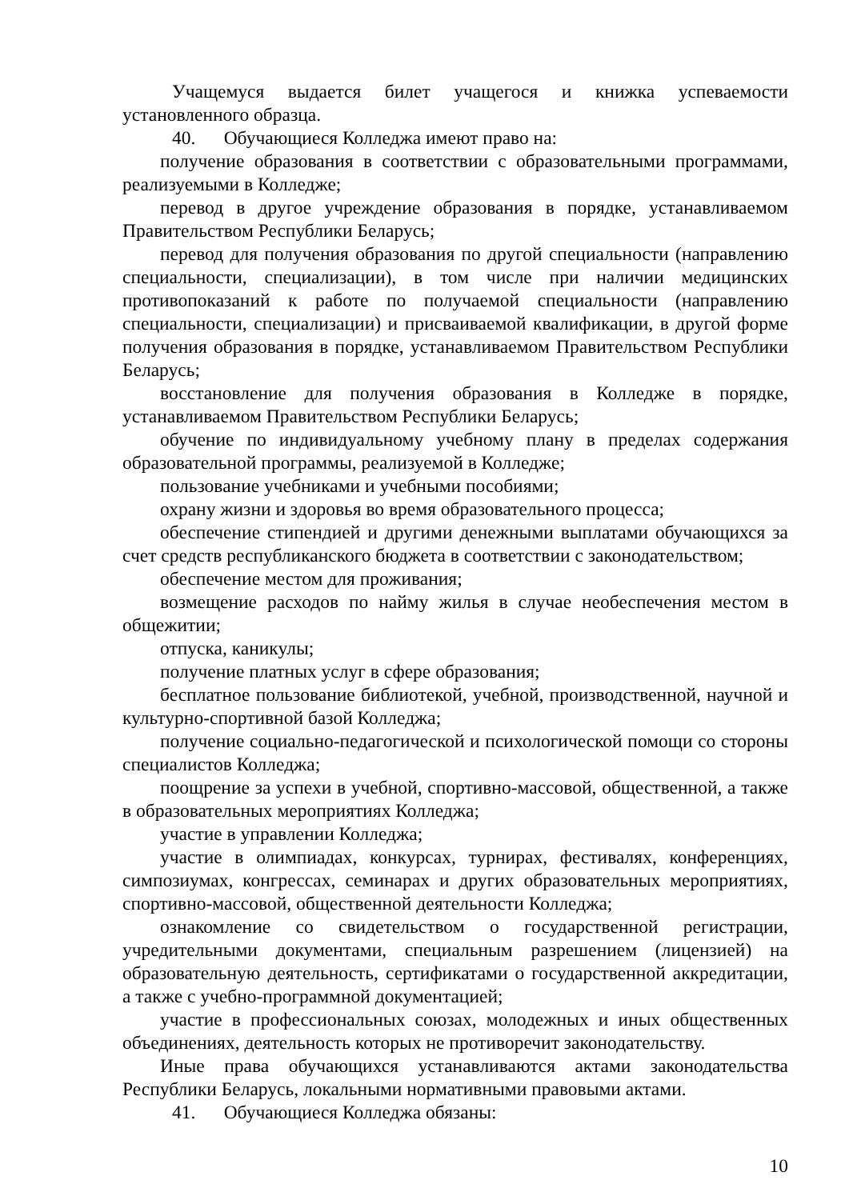Учащемуся выдается билет учащегося и книжка успеваемости установленного образца.
40. Обучающиеся Колледжа имеют право на:
получение образования в соответствии с образовательными программами, реализуемыми в Колледже;
перевод в другое учреждение образования в порядке, устанавливаемом Правительством Республики Беларусь;
перевод для получения образования по другой специальности (направлению специальности, специализации), в том числе при наличии медицинских противопоказаний к работе по получаемой специальности (направлению специальности, специализации) и присваиваемой квалификации, в другой форме получения образования в порядке, устанавливаемом Правительством Республики Беларусь;
восстановление для получения образования в Колледже в порядке, устанавливаемом Правительством Республики Беларусь;
обучение по индивидуальному учебному плану в пределах содержания образовательной программы, реализуемой в Колледже;
пользование учебниками и учебными пособиями;
охрану жизни и здоровья во время образовательного процесса;
обеспечение стипендией и другими денежными выплатами обучающихся за счет средств республиканского бюджета в соответствии с законодательством;
обеспечение местом для проживания;
возмещение расходов по найму жилья в случае необеспечения местом в общежитии;
отпуска, каникулы;
получение платных услуг в сфере образования;
бесплатное пользование библиотекой, учебной, производственной, научной и культурно-спортивной базой Колледжа;
получение социально-педагогической и психологической помощи со стороны специалистов Колледжа;
поощрение за успехи в учебной, спортивно-массовой, общественной, а также в образовательных мероприятиях Колледжа;
участие в управлении Колледжа;
участие в олимпиадах, конкурсах, турнирах, фестивалях, конференциях, симпозиумах, конгрессах, семинарах и других образовательных мероприятиях, спортивно-массовой, общественной деятельности Колледжа;
ознакомление со свидетельством о государственной регистрации, учредительными документами, специальным разрешением (лицензией) на образовательную деятельность, сертификатами о государственной аккредитации, а также с учебно-программной документацией;
участие в профессиональных союзах, молодежных и иных общественных объединениях, деятельность которых не противоречит законодательству.
Иные права обучающихся устанавливаются актами законодательства Республики Беларусь, локальными нормативными правовыми актами.
41. Обучающиеся Колледжа обязаны:
10